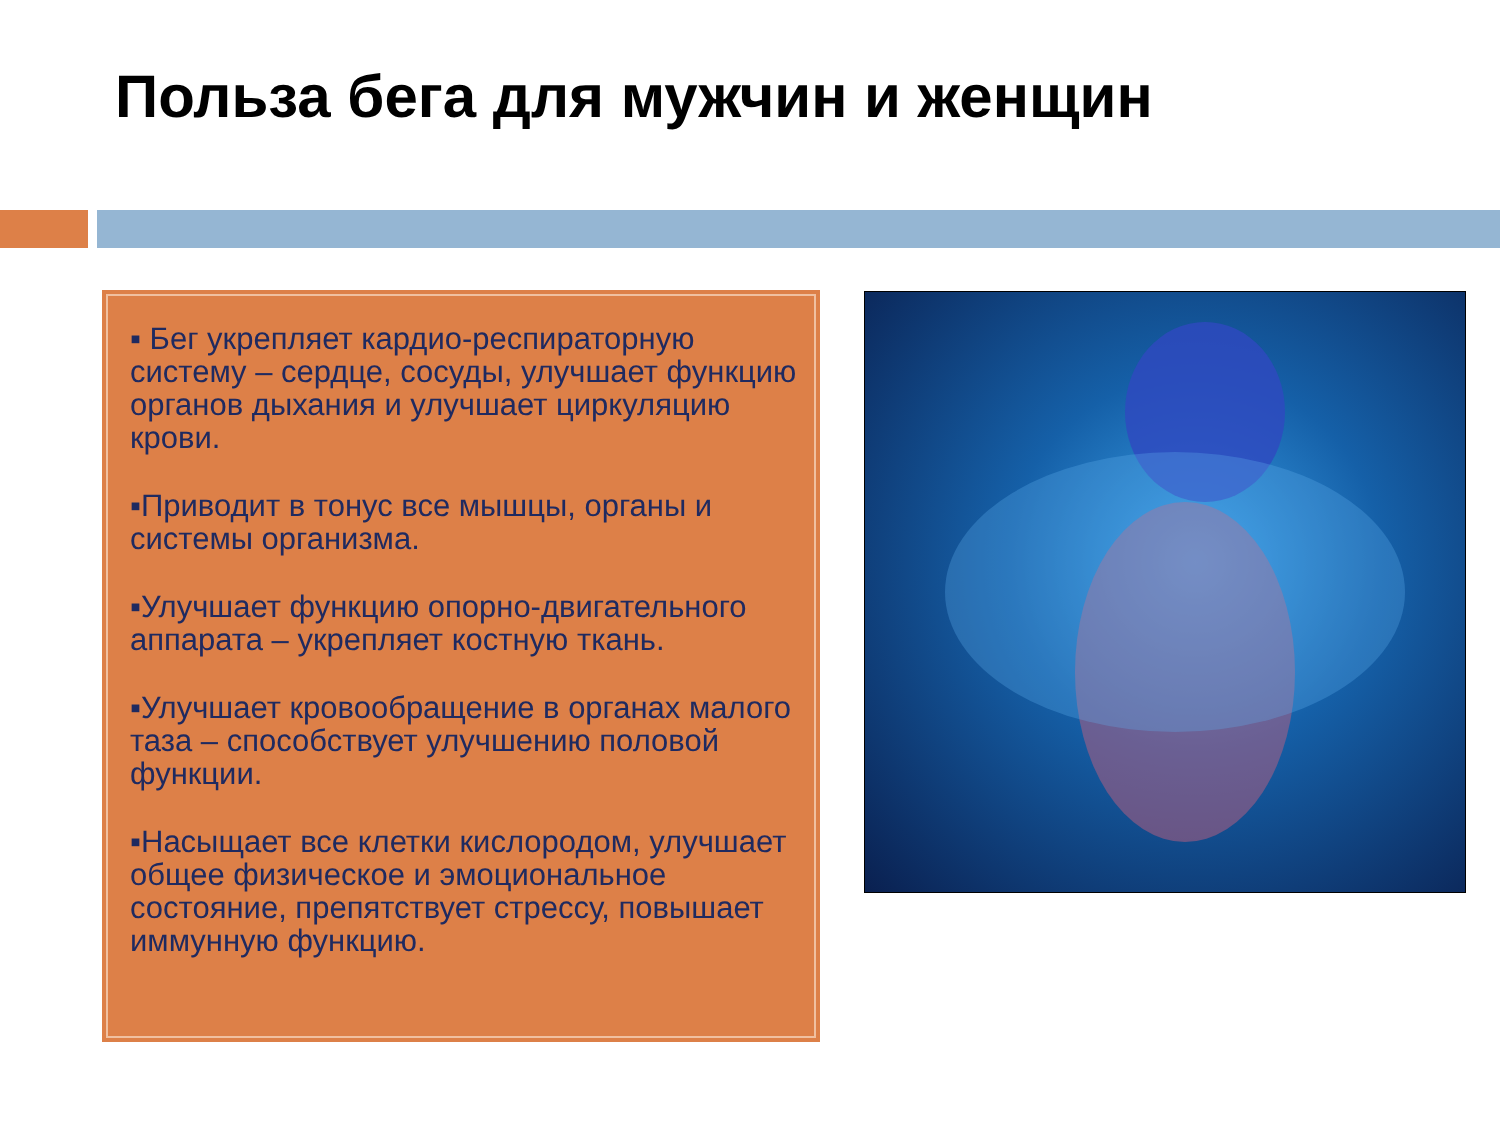Польза бега для мужчин и женщин
▪ Бег укрепляет кардио-респираторную систему – сердце, сосуды, улучшает функцию органов дыхания и улучшает циркуляцию крови.
▪Приводит в тонус все мышцы, органы и системы организма.
▪Улучшает функцию опорно-двигательного аппарата – укрепляет костную ткань.
▪Улучшает кровообращение в органах малого таза – способствует улучшению половой функции.
▪Насыщает все клетки кислородом, улучшает общее физическое и эмоциональное состояние, препятствует стрессу, повышает иммунную функцию.